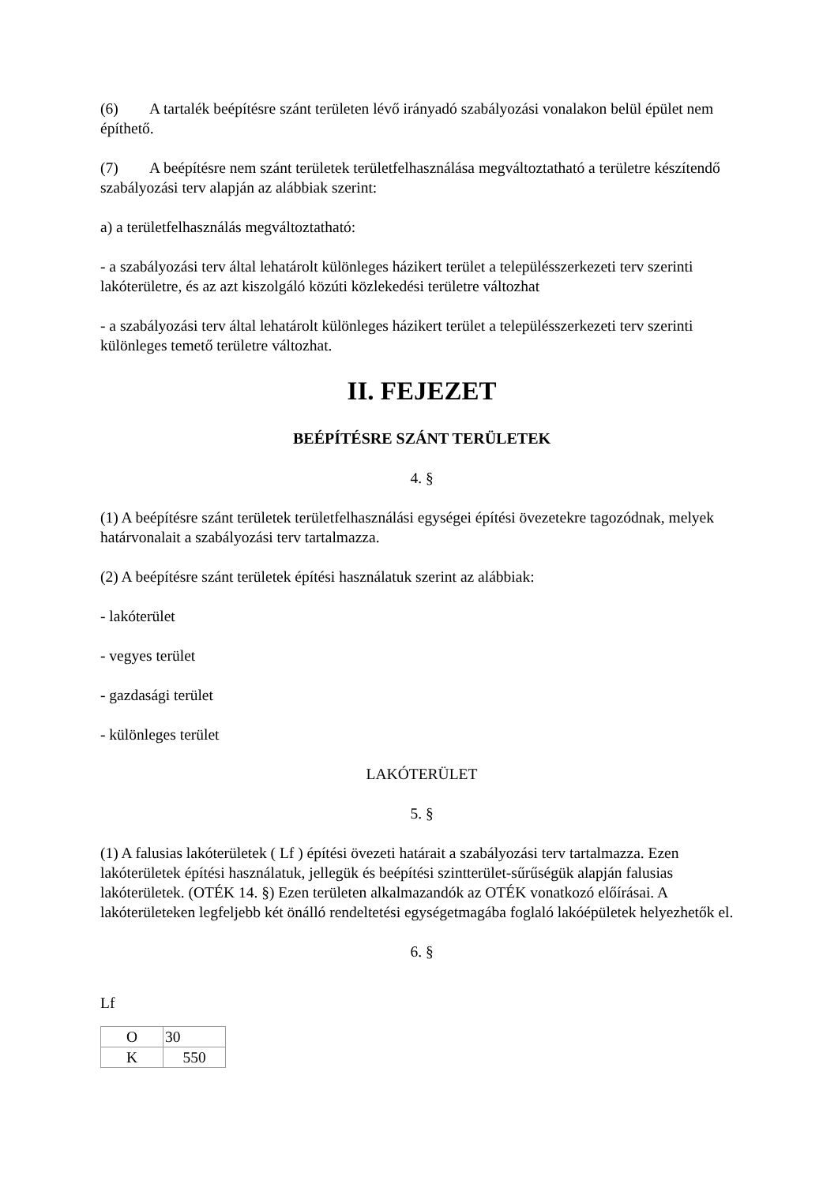(6) A tartalék beépítésre szánt területen lévő irányadó szabályozási vonalakon belül épület nem építhető.
(7) A beépítésre nem szánt területek területfelhasználása megváltoztatható a területre készítendő szabályozási terv alapján az alábbiak szerint:
a) a területfelhasználás megváltoztatható:
- a szabályozási terv által lehatárolt különleges házikert terület a településszerkezeti terv szerinti lakóterületre, és az azt kiszolgáló közúti közlekedési területre változhat
- a szabályozási terv által lehatárolt különleges házikert terület a településszerkezeti terv szerinti különleges temető területre változhat.
II. FEJEZET
BEÉPÍTÉSRE SZÁNT TERÜLETEK
4. §
(1) A beépítésre szánt területek területfelhasználási egységei építési övezetekre tagozódnak, melyek határvonalait a szabályozási terv tartalmazza.
(2) A beépítésre szánt területek építési használatuk szerint az alábbiak:
- lakóterület
- vegyes terület
- gazdasági terület
- különleges terület
LAKÓTERÜLET
5. §
(1) A falusias lakóterületek ( Lf ) építési övezeti határait a szabályozási terv tartalmazza. Ezen lakóterületek építési használatuk, jellegük és beépítési szintterület-sűrűségük alapján falusias lakóterületek. (OTÉK 14. §) Ezen területen alkalmazandók az OTÉK vonatkozó előírásai. A lakóterületeken legfeljebb két önálló rendeltetési egységetmagába foglaló lakóépületek helyezhetők el.
6. §
Lf
| O | 30 |
| K | 550 |